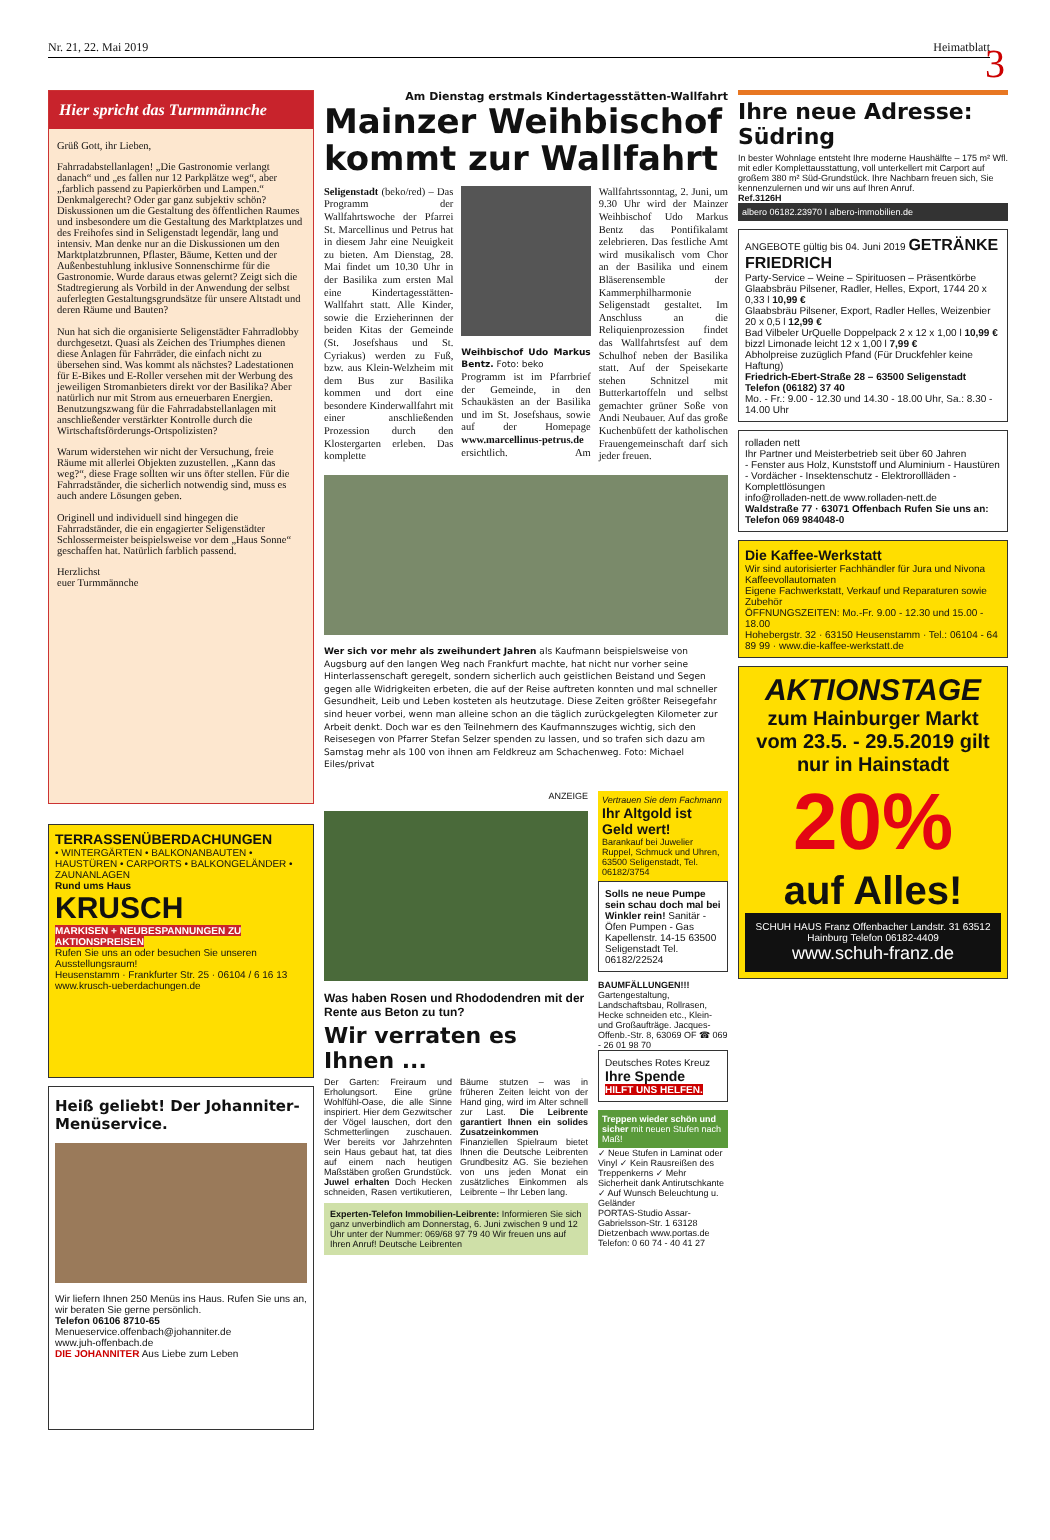Nr. 21, 22. Mai 2019 Heimatblatt
3
Hier spricht das Turmmännche
Grüß Gott, ihr Lieben,
Fahrradabstellanlagen! „Die Gastronomie verlangt danach“ und „es fallen nur 12 Parkplätze weg“, aber „farblich passend zu Papierkörben und Lampen.“ Denkmalgerecht? Oder gar ganz subjektiv schön? Diskussionen um die Gestaltung des öffentlichen Raumes und insbesondere um die Gestaltung des Marktplatzes und des Freihofes sind in Seligenstadt legendär, lang und intensiv. Man denke nur an die Diskussionen um den Marktplatzbrunnen, Pflaster, Bäume, Ketten und der Außenbestuhlung inklusive Sonnenschirme für die Gastronomie. Wurde daraus etwas gelernt? Zeigt sich die Stadtregierung als Vorbild in der Anwendung der selbst auferlegten Gestaltungsgrundsätze für unsere Altstadt und deren Räume und Bauten?
Nun hat sich die organisierte Seligenstädter Fahrradlobby durchgesetzt. Quasi als Zeichen des Triumphes dienen diese Anlagen für Fahrräder, die einfach nicht zu übersehen sind. Was kommt als nächstes? Ladestationen für E-Bikes und E-Roller versehen mit der Werbung des jeweiligen Stromanbieters direkt vor der Basilika? Aber natürlich nur mit Strom aus erneuerbaren Energien. Benutzungszwang für die Fahrradabstellanlagen mit anschließender verstärkter Kontrolle durch die Wirtschaftsförderungs-Ortspolizisten?
Warum widerstehen wir nicht der Versuchung, freie Räume mit allerlei Objekten zuzustellen. „Kann das weg?“, diese Frage sollten wir uns öfter stellen. Für die Fahrradständer, die sicherlich notwendig sind, muss es auch andere Lösungen geben.
Originell und individuell sind hingegen die Fahrradständer, die ein engagierter Seligenstädter Schlossermeister beispielsweise vor dem „Haus Sonne“ geschaffen hat. Natürlich farblich passend.
Herzlichst
euer Turmmännche
TERRASSENÜBERDACHUNGEN
• WINTERGÄRTEN • BALKONANBAUTEN • HAUSTÜREN • CARPORTS • BALKONGELÄNDER • ZAUNANLAGEN
Rund ums Haus
KRUSCH
MARKISEN + NEUBESPANNUNGEN ZU AKTIONSPREISEN
Rufen Sie uns an oder besuchen Sie unseren Ausstellungsraum!
Heusenstamm · Frankfurter Str. 25 · 06104 / 6 16 13
www.krusch-ueberdachungen.de
Heiß geliebt! Der Johanniter-Menüservice.
Wir liefern Ihnen 250 Menüs ins Haus. Rufen Sie uns an, wir beraten Sie gerne persönlich.
Telefon 06106 8710-65
Menueservice.offenbach@johanniter.de
www.juh-offenbach.de
DIE JOHANNITER Aus Liebe zum Leben
Am Dienstag erstmals Kindertagesstätten-Wallfahrt
Mainzer Weihbischof kommt zur Wallfahrt
Seligenstadt (beko/red) – Das Programm der Wallfahrtswoche der Pfarrei St. Marcellinus und Petrus hat in diesem Jahr eine Neuigkeit zu bieten. Am Dienstag, 28. Mai findet um 10.30 Uhr in der Basilika zum ersten Mal eine Kindertagesstätten-Wallfahrt statt. Alle Kinder, sowie die Erzieherinnen der beiden Kitas der Gemeinde (St. Josefshaus und St. Cyriakus) werden zu Fuß, bzw. aus Klein-Welzheim mit dem Bus zur Basilika kommen und dort eine besondere Kinderwallfahrt mit einer anschließenden Prozession durch den Klostergarten erleben. Das komplette
Weihbischof Udo Markus Bentz. Foto: beko
Programm ist im Pfarrbrief der Gemeinde, in den Schaukästen an der Basilika und im St. Josefshaus, sowie auf der Homepage www.marcellinus-petrus.de ersichtlich. Am Wallfahrtssonntag, 2. Juni, um 9.30 Uhr wird der Mainzer Weihbischof Udo Markus Bentz das Pontifikalamt zelebrieren. Das festliche Amt wird musikalisch vom Chor an der Basilika und einem Bläserensemble der Kammerphilharmonie Seligenstadt gestaltet. Im Anschluss an die Reliquienprozession findet das Wallfahrtsfest auf dem Schulhof neben der Basilika statt. Auf der Speisekarte stehen Schnitzel mit Butterkartoffeln und selbst gemachter grüner Soße von Andi Neubauer. Auf das große Kuchenbüfett der katholischen Frauengemeinschaft darf sich jeder freuen.
Wer sich vor mehr als zweihundert Jahren als Kaufmann beispielsweise von Augsburg auf den langen Weg nach Frankfurt machte, hat nicht nur vorher seine Hinterlassenschaft geregelt, sondern sicherlich auch geistlichen Beistand und Segen gegen alle Widrigkeiten erbeten, die auf der Reise auftreten konnten und mal schneller Gesundheit, Leib und Leben kosteten als heutzutage. Diese Zeiten größter Reisegefahr sind heuer vorbei, wenn man alleine schon an die täglich zurückgelegten Kilometer zur Arbeit denkt. Doch war es den Teilnehmern des Kaufmannszuges wichtig, sich den Reisesegen von Pfarrer Stefan Selzer spenden zu lassen, und so trafen sich dazu am Samstag mehr als 100 von ihnen am Feldkreuz am Schachenweg. Foto: Michael Eiles/privat
ANZEIGE
Was haben Rosen und Rhododendren mit der Rente aus Beton zu tun?
Wir verraten es Ihnen ...
Der Garten: Freiraum und Erholungsort. Eine grüne Wohlfühl-Oase, die alle Sinne inspiriert. Hier dem Gezwitscher der Vögel lauschen, dort den Schmetterlingen zuschauen. Wer bereits vor Jahrzehnten sein Haus gebaut hat, tat dies auf einem nach heutigen Maßstäben großen Grundstück. Juwel erhalten Doch Hecken schneiden, Rasen vertikutieren, Bäume stutzen – was in früheren Zeiten leicht von der Hand ging, wird im Alter schnell zur Last. Die Leibrente garantiert Ihnen ein solides Zusatzeinkommen Finanziellen Spielraum bietet Ihnen die Deutsche Leibrenten Grundbesitz AG. Sie beziehen von uns jeden Monat ein zusätzliches Einkommen als Leibrente – Ihr Leben lang.
Experten-Telefon Immobilien-Leibrente: Informieren Sie sich ganz unverbindlich am Donnerstag, 6. Juni zwischen 9 und 12 Uhr unter der Nummer: 069/68 97 79 40 Wir freuen uns auf Ihren Anruf! Deutsche Leibrenten
Vertrauen Sie dem Fachmann
Ihr Altgold ist Geld wert!
Barankauf bei Juwelier Ruppel, Schmuck und Uhren, 63500 Seligenstadt, Tel. 06182/3754
Solls ne neue Pumpe sein schau doch mal bei Winkler rein! Sanitär - Öfen Pumpen - Gas Kapellenstr. 14-15 63500 Seligenstadt Tel. 06182/22524
BAUMFÄLLUNGEN!!! Gartengestaltung, Landschaftsbau, Rollrasen, Hecke schneiden etc., Klein- und Großaufträge. Jacques-Offenb.-Str. 8, 63069 OF ☎ 069 - 26 01 98 70
Deutsches Rotes Kreuz
Ihre Spende
HILFT UNS HELFEN.
Treppen wieder schön und sicher mit neuen Stufen nach Maß!
✓ Neue Stufen in Laminat oder Vinyl ✓ Kein Rausreißen des Treppenkerns ✓ Mehr Sicherheit dank Antirutschkante ✓ Auf Wunsch Beleuchtung u. Geländer
PORTAS-Studio Assar-Gabrielsson-Str. 1 63128 Dietzenbach www.portas.de Telefon: 0 60 74 - 40 41 27
Ihre neue Adresse: Südring
In bester Wohnlage entsteht Ihre moderne Haushälfte – 175 m² Wfl. mit edler Komplettausstattung, voll unterkellert mit Carport auf großem 380 m² Süd-Grundstück. Ihre Nachbarn freuen sich, Sie kennenzulernen und wir uns auf Ihren Anruf.
Ref.3126H
albero 06182.23970 I albero-immobilien.de
ANGEBOTE gültig bis 04. Juni 2019 GETRÄNKE FRIEDRICH
Party-Service – Weine – Spirituosen – Präsentkörbe
Glaabsbräu Pilsener, Radler, Helles, Export, 1744 20 x 0,33 l 10,99 €
Glaabsbräu Pilsener, Export, Radler Helles, Weizenbier 20 x 0,5 l 12,99 €
Bad Vilbeler UrQuelle Doppelpack 2 x 12 x 1,00 l 10,99 €
bizzl Limonade leicht 12 x 1,00 l 7,99 €
Abholpreise zuzüglich Pfand (Für Druckfehler keine Haftung)
Friedrich-Ebert-Straße 28 – 63500 Seligenstadt Telefon (06182) 37 40
Mo. - Fr.: 9.00 - 12.30 und 14.30 - 18.00 Uhr, Sa.: 8.30 - 14.00 Uhr
rolladen nett
Ihr Partner und Meisterbetrieb seit über 60 Jahren
- Fenster aus Holz, Kunststoff und Aluminium - Haustüren - Vordächer - Insektenschutz - Elektrorollläden - Komplettlösungen
info@rolladen-nett.de www.rolladen-nett.de
Waldstraße 77 · 63071 Offenbach Rufen Sie uns an: Telefon 069 984048-0
Die Kaffee-Werkstatt
Wir sind autorisierter Fachhändler für Jura und Nivona Kaffeevollautomaten
Eigene Fachwerkstatt, Verkauf und Reparaturen sowie Zubehör
ÖFFNUNGSZEITEN: Mo.-Fr. 9.00 - 12.30 und 15.00 - 18.00
Hohebergstr. 32 · 63150 Heusenstamm · Tel.: 06104 - 64 89 99 · www.die-kaffee-werkstatt.de
AKTIONSTAGE
zum Hainburger Markt vom 23.5. - 29.5.2019 gilt nur in Hainstadt
20%
auf Alles!
SCHUH HAUS Franz Offenbacher Landstr. 31 63512 Hainburg Telefon 06182-4409
www.schuh-franz.de